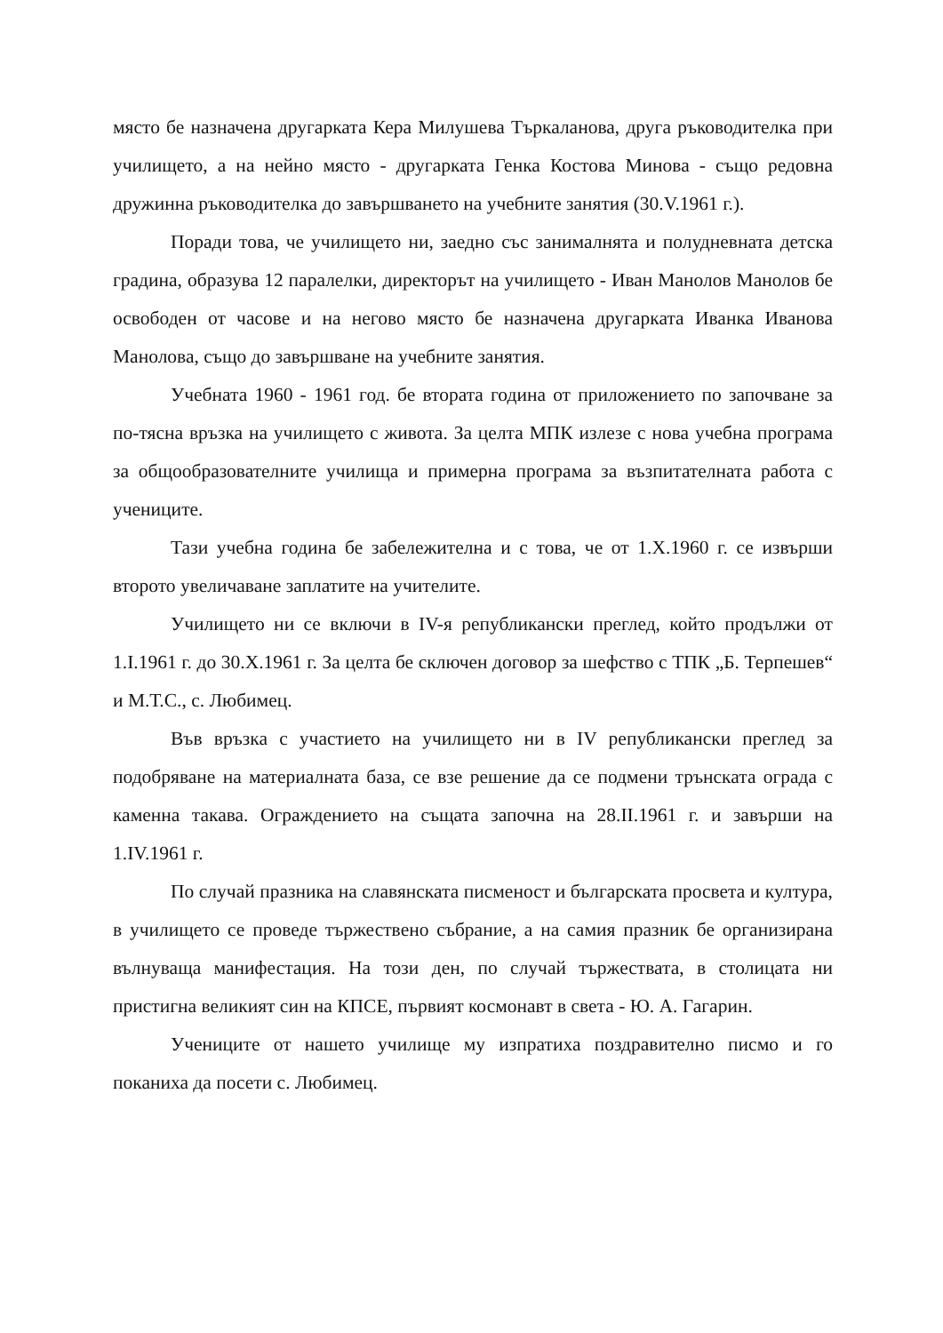място бе назначена другарката Кера Милушева Търкаланова, друга ръководителка при училището, а на нейно място - другарката Генка Костова Минова - също редовна дружинна ръководителка до завършването на учебните занятия (30.V.1961 г.).
Поради това, че училището ни, заедно със занималнята и полудневната детска градина, образува 12 паралелки, директорът на училището - Иван Манолов Манолов бе освободен от часове и на негово място бе назначена другарката Иванка Иванова Манолова, също до завършване на учебните занятия.
Учебната 1960 - 1961 год. бе втората година от приложението по започване за по-тясна връзка на училището с живота. За целта МПК излезе с нова учебна програма за общообразователните училища и примерна програма за възпитателната работа с учениците.
Тази учебна година бе забележителна и с това, че от 1.X.1960 г. се извърши второто увеличаване заплатите на учителите.
Училището ни се включи в IV-я републикански преглед, който продължи от 1.I.1961 г. до 30.X.1961 г. За целта бе сключен договор за шефство с ТПК „Б. Терпешев“ и М.Т.С., с. Любимец.
Във връзка с участието на училището ни в IV републикански преглед за подобряване на материалната база, се взе решение да се подмени трънската ограда с каменна такава. Ограждението на същата започна на 28.II.1961 г. и завърши на 1.IV.1961 г.
По случай празника на славянската писменост и българската просвета и култура, в училището се проведе тържествено събрание, а на самия празник бе организирана вълнуваща манифестация. На този ден, по случай тържествата, в столицата ни пристигна великият син на КПСЕ, първият космонавт в света - Ю. А. Гагарин.
Учениците от нашето училище му изпратиха поздравително писмо и го поканиха да посети с. Любимец.